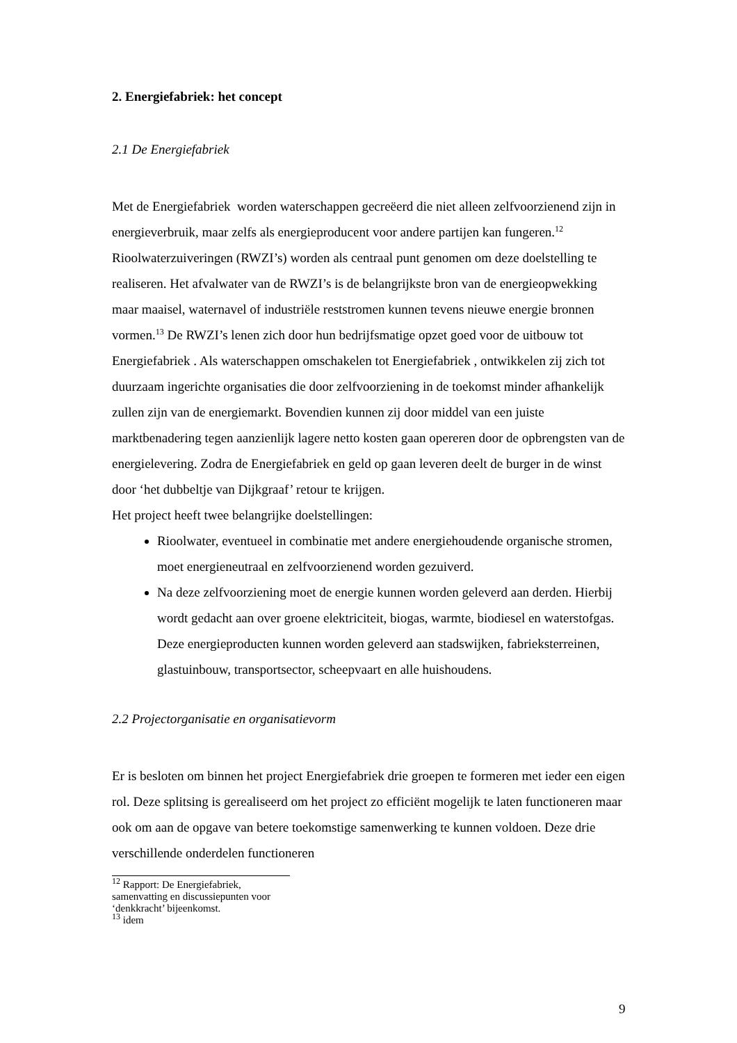2. Energiefabriek: het concept
2.1 De Energiefabriek
Met de Energiefabriek worden waterschappen gecreëerd die niet alleen zelfvoorzienend zijn in energieverbruik, maar zelfs als energieproducent voor andere partijen kan fungeren.<sup>12</sup> Rioolwaterzuiveringen (RWZI’s) worden als centraal punt genomen om deze doelstelling te realiseren. Het afvalwater van de RWZI’s is de belangrijkste bron van de energieopwekking maar maaisel, waternavel of industriële reststromen kunnen tevens nieuwe energie bronnen vormen.<sup>13</sup> De RWZI’s lenen zich door hun bedrijfsmatige opzet goed voor de uitbouw tot Energiefabriek . Als waterschappen omschakelen tot Energiefabriek , ontwikkelen zij zich tot duurzaam ingerichte organisaties die door zelfvoorziening in de toekomst minder afhankelijk zullen zijn van de energiemarkt. Bovendien kunnen zij door middel van een juiste marktbenadering tegen aanzienlijk lagere netto kosten gaan opereren door de opbrengsten van de energielevering. Zodra de Energiefabriek en geld op gaan leveren deelt de burger in de winst door ‘het dubbeltje van Dijkgraaf’ retour te krijgen.
Het project heeft twee belangrijke doelstellingen:
Rioolwater, eventueel in combinatie met andere energiehoudende organische stromen, moet energieneutraal en zelfvoorzienend worden gezuiverd.
Na deze zelfvoorziening moet de energie kunnen worden geleverd aan derden. Hierbij wordt gedacht aan over groene elektriciteit, biogas, warmte, biodiesel en waterstofgas. Deze energieproducten kunnen worden geleverd aan stadswijken, fabrieksterreinen, glastuinbouw, transportsector, scheepvaart en alle huishoudens.
2.2 Projectorganisatie en organisatievorm
Er is besloten om binnen het project Energiefabriek drie groepen te formeren met ieder een eigen rol. Deze splitsing is gerealiseerd om het project zo efficiënt mogelijk te laten functioneren maar ook om aan de opgave van betere toekomstige samenwerking te kunnen voldoen. Deze drie verschillende onderdelen functioneren
<sup>12</sup> Rapport: De Energiefabriek, samenvatting en discussiepunten voor ‘denkkracht’ bijeenkomst.
<sup>13</sup> idem
9